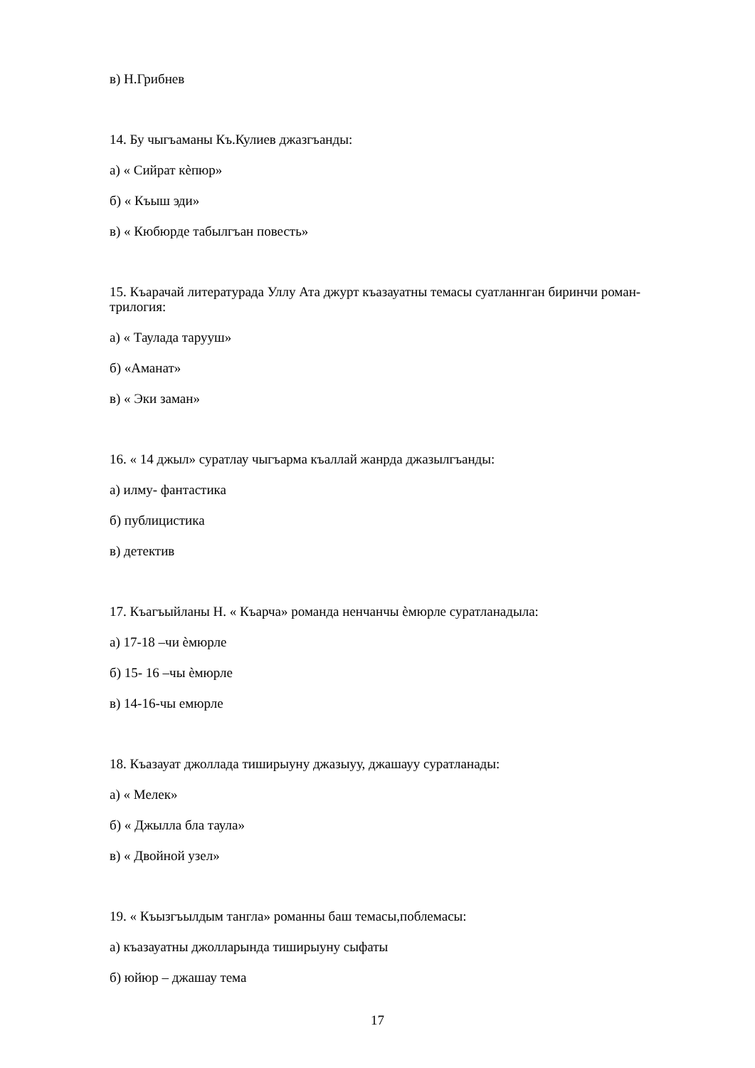в) Н.Грибнев
14. Бу чыгъаманы Къ.Кулиев джазгъанды:
а) « Сийрат кѐпюр»
б) « Къыш эди»
в) « Кюбюрде табылгъан повесть»
15. Къарачай литературада Уллу Ата джурт къазауатны темасы суатланнган биринчи роман- трилогия:
а) « Таулада тарууш»
б) «Аманат»
в) « Эки заман»
16. « 14 джыл» суратлау чыгъарма къаллай жанрда джазылгъанды:
а) илму- фантастика
б) публицистика
в) детектив
17. Къагъыйланы Н. « Къарча» романда ненчанчы ѐмюрле суратланадыла:
а) 17-18 –чи ѐмюрле
б) 15- 16 –чы ѐмюрле
в) 14-16-чы емюрле
18. Къазауат джоллада тиширыуну джазыуу, джашауу суратланады:
а) « Мелек»
б) « Джылла бла таула»
в) « Двойной узел»
19. « Къызгъылдым тангла» романны баш темасы,поблемасы:
а) къазауатны джолларында тиширыуну сыфаты
б) юйюр – джашау тема
17